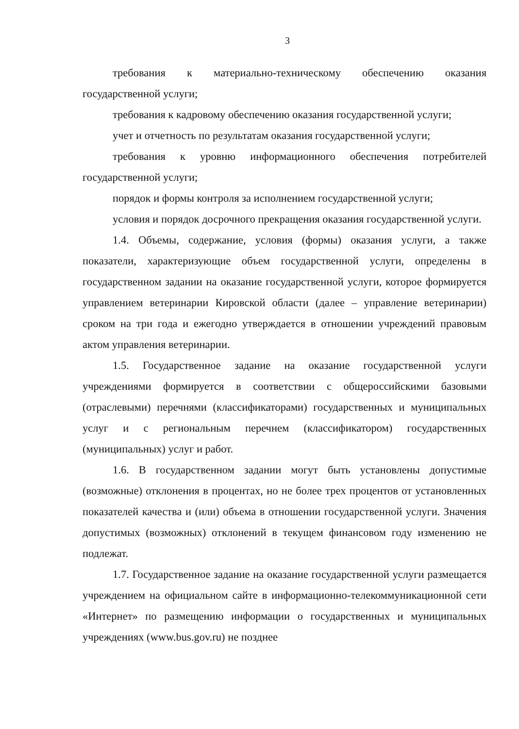3
требования к материально-техническому обеспечению оказания государственной услуги;
требования к кадровому обеспечению оказания государственной услуги;
учет и отчетность по результатам оказания государственной услуги;
требования к уровню информационного обеспечения потребителей государственной услуги;
порядок и формы контроля за исполнением государственной услуги;
условия и порядок досрочного прекращения оказания государственной услуги.
1.4. Объемы, содержание, условия (формы) оказания услуги, а также показатели, характеризующие объем государственной услуги, определены в государственном задании на оказание государственной услуги, которое формируется управлением ветеринарии Кировской области (далее – управление ветеринарии) сроком на три года и ежегодно утверждается в отношении учреждений правовым актом управления ветеринарии.
1.5. Государственное задание на оказание государственной услуги учреждениями формируется в соответствии с общероссийскими базовыми (отраслевыми) перечнями (классификаторами) государственных и муниципальных услуг и с региональным перечнем (классификатором) государственных (муниципальных) услуг и работ.
1.6. В государственном задании могут быть установлены допустимые (возможные) отклонения в процентах, но не более трех процентов от установленных показателей качества и (или) объема в отношении государственной услуги. Значения допустимых (возможных) отклонений в текущем финансовом году изменению не подлежат.
1.7. Государственное задание на оказание государственной услуги размещается учреждением на официальном сайте в информационно-телекоммуникационной сети «Интернет» по размещению информации о государственных и муниципальных учреждениях (www.bus.gov.ru) не позднее